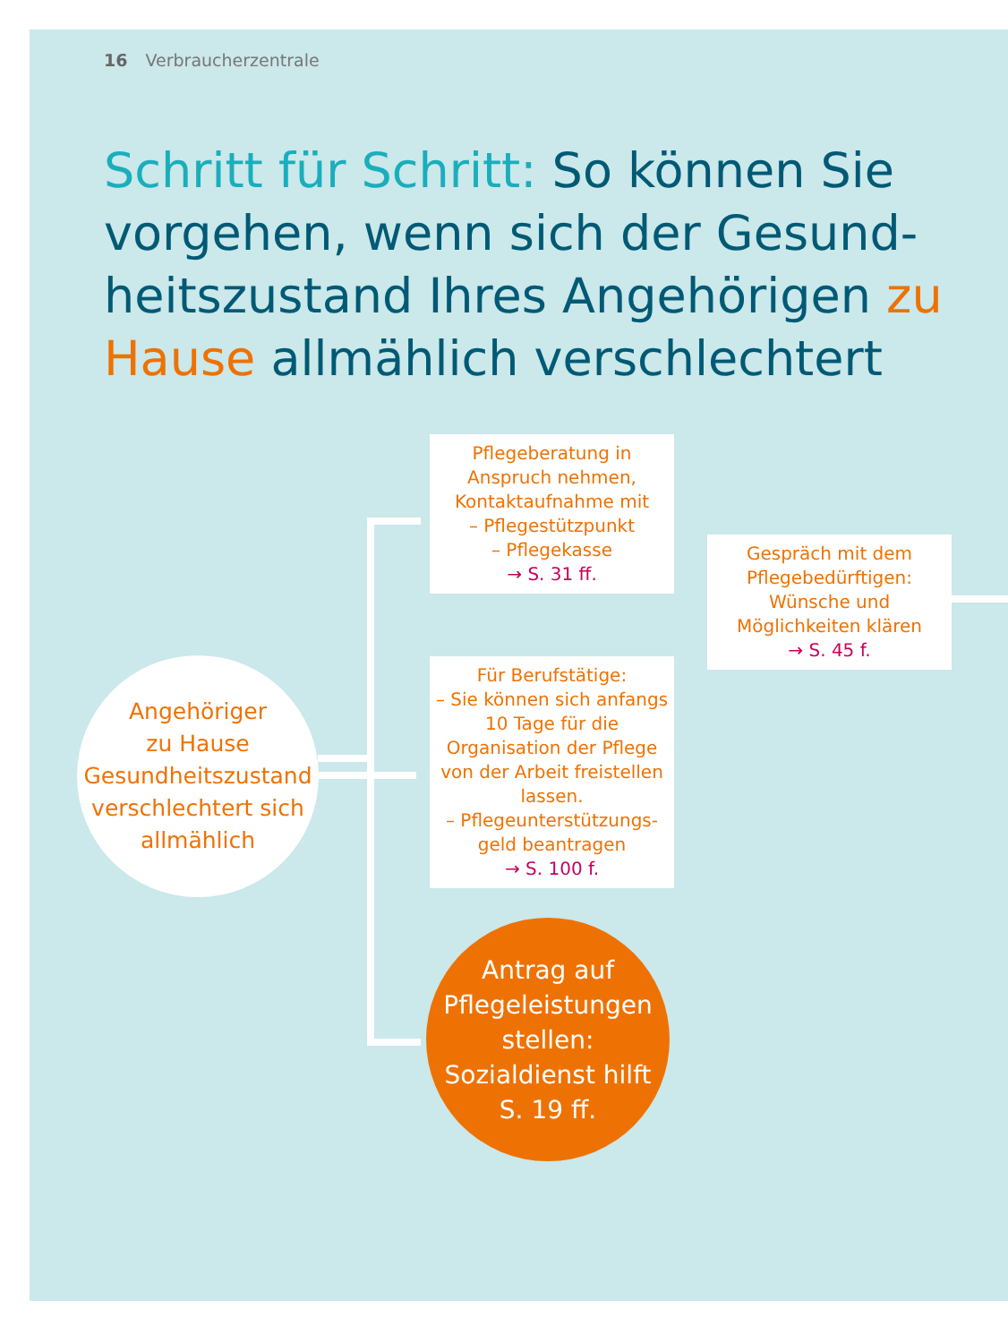16 Verbraucherzentrale
Schritt für Schritt: So können Sie vorgehen, wenn sich der Gesund­heitszustand Ihres Angehörigen zu Hause allmählich verschlechtert
Angehöriger
zu Hause
Gesundheitszustand
verschlechtert sich
allmählich
Pflegeberatung in Anspruch nehmen, Kontaktaufnahme mit
– Pflegestützpunkt
– Pflegekasse
→ S. 31 ff.
Gespräch mit dem Pflegebedürftigen: Wünsche und Möglichkeiten klären
→ S. 45 f.
Für Berufstätige:
– Sie können sich anfangs 10 Tage für die Organisation der Pflege von der Arbeit freistellen lassen.
– Pflegeunterstützungs­geld beantragen
→ S. 100 f.
Antrag auf
Pflegeleistungen
stellen:
Sozialdienst hilft
S. 19 ff.